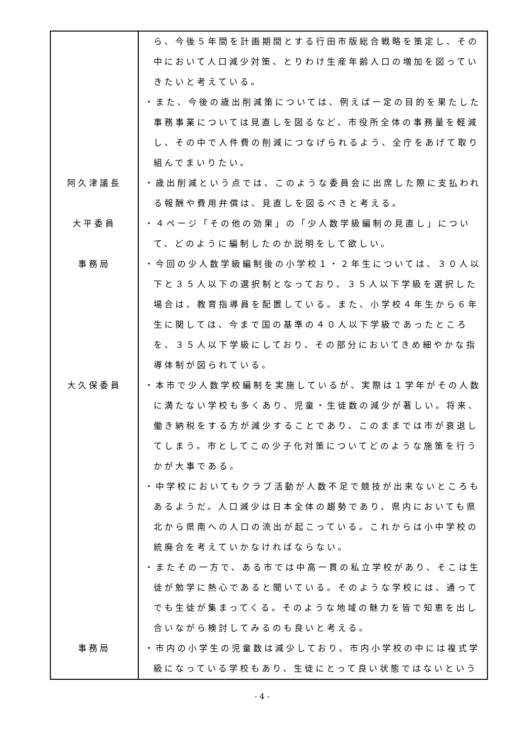| | ら、今後５年間を計画期間とする行田市版総合戦略を策定し、その中において人口減少対策、とりわけ生産年齢人口の増加を図っていきたいと考えている。 ・また、今後の歳出削減策については、例えば一定の目的を果たした事務事業については見直しを図るなど、市役所全体の事務量を軽減し、その中で人件費の削減につなげられるよう、全庁をあげて取り組んでまいりたい。 |
| 阿久津議長 | ・歳出削減という点では、このような委員会に出席した際に支払われる報酬や費用弁償は、見直しを図るべきと考える。 |
| 大平委員 | ・４ページ「その他の効果」の「少人数学級編制の見直し」について、どのように編制したのか説明をして欲しい。 |
| 事務局 | ・今回の少人数学級編制後の小学校１・２年生については、３０人以下と３５人以下の選択制となっており、３５人以下学級を選択した場合は、教育指導員を配置している。また、小学校４年生から６年生に関しては、今まで国の基準の４０人以下学級であったところを、３５人以下学級にしており、その部分においてきめ細やかな指導体制が図られている。 |
| 大久保委員 | ・本市で少人数学校編制を実施しているが、実際は１学年がその人数に満たない学校も多くあり、児童・生徒数の減少が著しい。将来、働き納税をする方が減少することであり、このままでは市が衰退してしまう。市としてこの少子化対策についてどのような施策を行うかが大事である。 ・中学校においてもクラブ活動が人数不足で競技が出来ないところもあるようだ。人口減少は日本全体の趨勢であり、県内においても県北から県南への人口の流出が起こっている。これからは小中学校の統廃合を考えていかなければならない。 ・またその一方で、ある市では中高一貫の私立学校があり、そこは生徒が勉学に熱心であると聞いている。そのような学校には、通ってでも生徒が集まってくる。そのような地域の魅力を皆で知恵を出し合いながら検討してみるのも良いと考える。 |
| 事務局 | ・市内の小学生の児童数は減少しており、市内小学校の中には複式学級になっている学校もあり、生徒にとって良い状態ではないという |
- 4 -